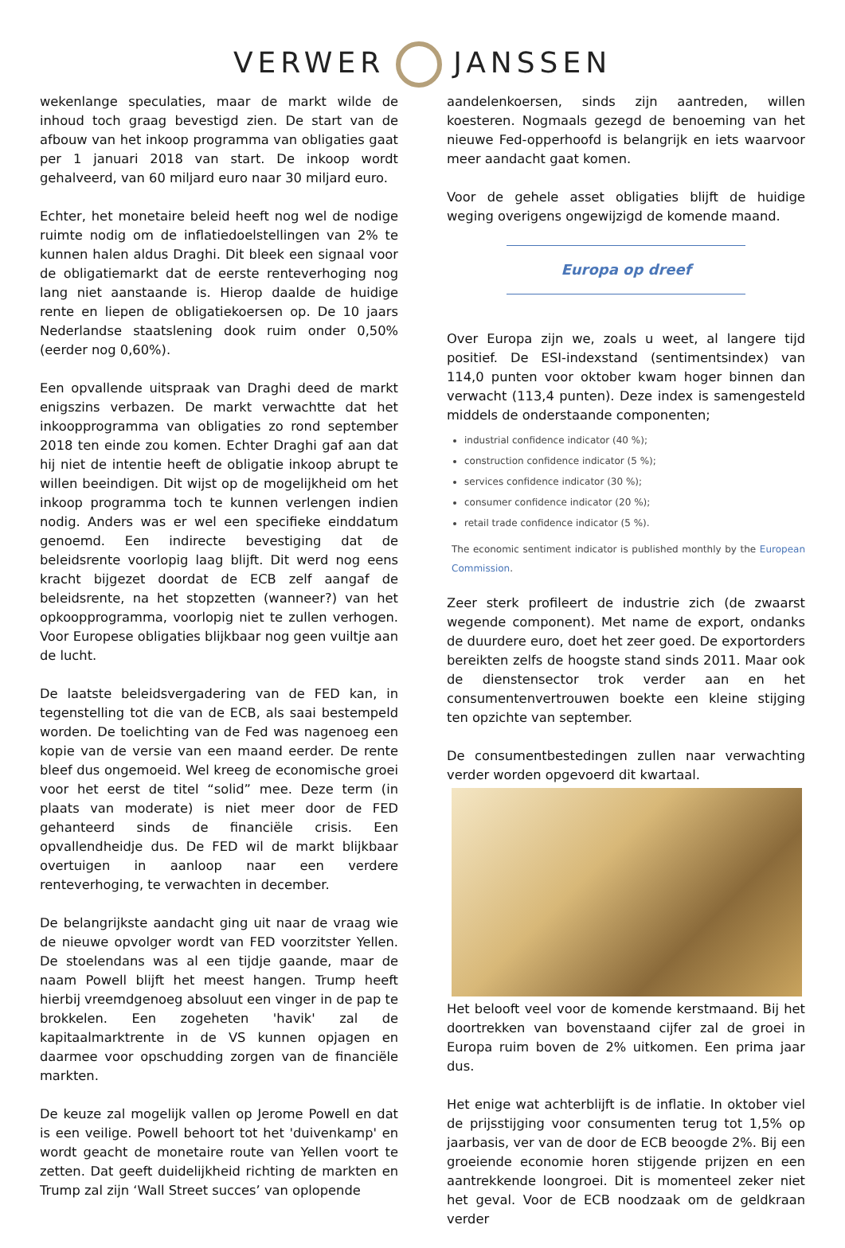VERWER JANSSEN
wekenlange speculaties, maar de markt wilde de inhoud toch graag bevestigd zien. De start van de afbouw van het inkoop programma van obligaties gaat per 1 januari 2018 van start. De inkoop wordt gehalveerd, van 60 miljard euro naar 30 miljard euro.
Echter, het monetaire beleid heeft nog wel de nodige ruimte nodig om de inflatiedoelstellingen van 2% te kunnen halen aldus Draghi. Dit bleek een signaal voor de obligatiemarkt dat de eerste renteverhoging nog lang niet aanstaande is. Hierop daalde de huidige rente en liepen de obligatiekoersen op. De 10 jaars Nederlandse staatslening dook ruim onder 0,50% (eerder nog 0,60%).
Een opvallende uitspraak van Draghi deed de markt enigszins verbazen. De markt verwachtte dat het inkoopprogramma van obligaties zo rond september 2018 ten einde zou komen. Echter Draghi gaf aan dat hij niet de intentie heeft de obligatie inkoop abrupt te willen beeindigen. Dit wijst op de mogelijkheid om het inkoop programma toch te kunnen verlengen indien nodig. Anders was er wel een specifieke einddatum genoemd. Een indirecte bevestiging dat de beleidsrente voorlopig laag blijft. Dit werd nog eens kracht bijgezet doordat de ECB zelf aangaf de beleidsrente, na het stopzetten (wanneer?) van het opkoopprogramma, voorlopig niet te zullen verhogen. Voor Europese obligaties blijkbaar nog geen vuiltje aan de lucht.
De laatste beleidsvergadering van de FED kan, in tegenstelling tot die van de ECB, als saai bestempeld worden. De toelichting van de Fed was nagenoeg een kopie van de versie van een maand eerder. De rente bleef dus ongemoeid. Wel kreeg de economische groei voor het eerst de titel “solid” mee. Deze term (in plaats van moderate) is niet meer door de FED gehanteerd sinds de financiële crisis. Een opvallendheidje dus. De FED wil de markt blijkbaar overtuigen in aanloop naar een verdere renteverhoging, te verwachten in december.
De belangrijkste aandacht ging uit naar de vraag wie de nieuwe opvolger wordt van FED voorzitster Yellen. De stoelendans was al een tijdje gaande, maar de naam Powell blijft het meest hangen. Trump heeft hierbij vreemdgenoeg absoluut een vinger in de pap te brokkelen. Een zogeheten 'havik' zal de kapitaalmarktrente in de VS kunnen opjagen en daarmee voor opschudding zorgen van de financiële markten.
De keuze zal mogelijk vallen op Jerome Powell en dat is een veilige. Powell behoort tot het 'duivenkamp' en wordt geacht de monetaire route van Yellen voort te zetten. Dat geeft duidelijkheid richting de markten en Trump zal zijn ‘Wall Street succes’ van oplopende
aandelenkoersen, sinds zijn aantreden, willen koesteren. Nogmaals gezegd de benoeming van het nieuwe Fed-opperhoofd is belangrijk en iets waarvoor meer aandacht gaat komen.
Voor de gehele asset obligaties blijft de huidige weging overigens ongewijzigd de komende maand.
Europa op dreef
Over Europa zijn we, zoals u weet, al langere tijd positief. De ESI-indexstand (sentimentsindex) van 114,0 punten voor oktober kwam hoger binnen dan verwacht (113,4 punten). Deze index is samengesteld middels de onderstaande componenten;
industrial confidence indicator (40 %);
construction confidence indicator (5 %);
services confidence indicator (30 %);
consumer confidence indicator (20 %);
retail trade confidence indicator (5 %).
The economic sentiment indicator is published monthly by the European Commission.
Zeer sterk profileert de industrie zich (de zwaarst wegende component). Met name de export, ondanks de duurdere euro, doet het zeer goed. De exportorders bereikten zelfs de hoogste stand sinds 2011. Maar ook de dienstensector trok verder aan en het consumentenvertrouwen boekte een kleine stijging ten opzichte van september.
De consumentbestedingen zullen naar verwachting verder worden opgevoerd dit kwartaal.
Het belooft veel voor de komende kerstmaand. Bij het doortrekken van bovenstaand cijfer zal de groei in Europa ruim boven de 2% uitkomen. Een prima jaar dus.
Het enige wat achterblijft is de inflatie. In oktober viel de prijsstijging voor consumenten terug tot 1,5% op jaarbasis, ver van de door de ECB beoogde 2%. Bij een groeiende economie horen stijgende prijzen en een aantrekkende loongroei. Dit is momenteel zeker niet het geval. Voor de ECB noodzaak om de geldkraan verder